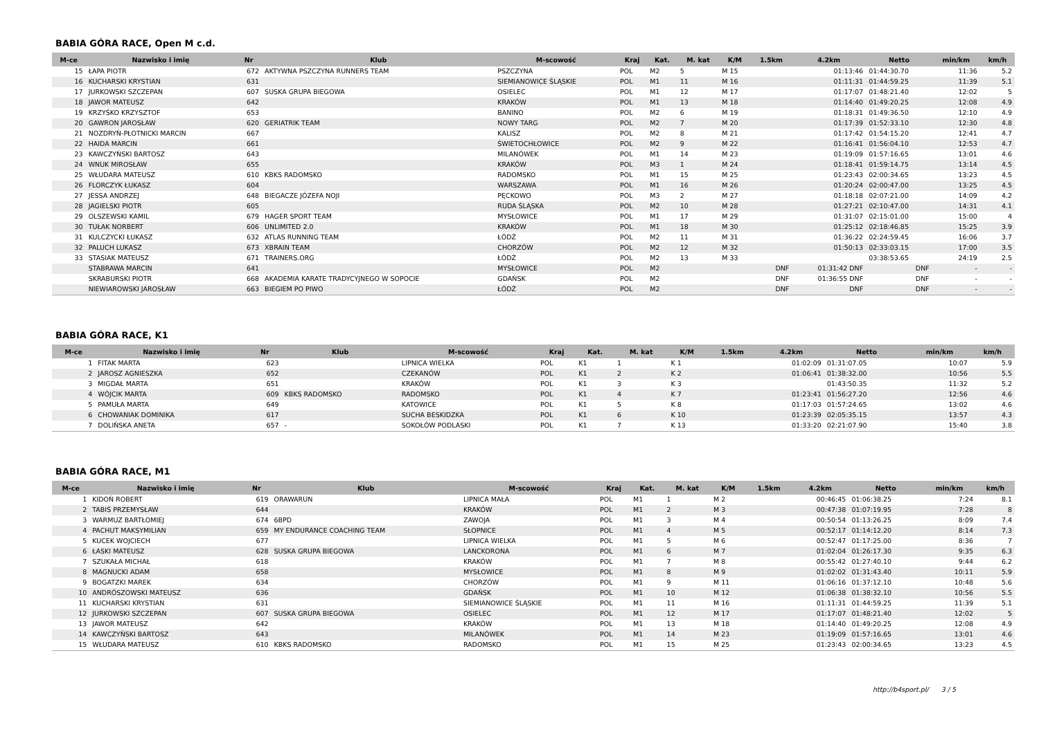BABIA GÓRA RACE, Open M c.d.
| M-ce | Nazwisko i imię | Nr | Klub | M-scowość | Kraj | Kat. | M. kat | K/M | 1.5km | 4.2km | Netto | min/km | km/h |
| --- | --- | --- | --- | --- | --- | --- | --- | --- | --- | --- | --- | --- | --- |
| 15 | ŁAPA PIOTR | 672 | AKTYWNA PSZCZYNA RUNNERS TEAM | PSZCZYNA | POL | M2 | 5 | M 15 | | 01:13:46 | 01:44:30.70 | 11:36 | 5.2 |
| 16 | KUCHARSKI KRYSTIAN | 631 | | SIEMIANOWICE ŚLĄSKIE | POL | M1 | 11 | M 16 | | 01:11:31 | 01:44:59.25 | 11:39 | 5.1 |
| 17 | JURKOWSKI SZCZEPAN | 607 | SUSKA GRUPA BIEGOWA | OSIELEC | POL | M1 | 12 | M 17 | | 01:17:07 | 01:48:21.40 | 12:02 | 5 |
| 18 | JAWOR MATEUSZ | 642 | | KRAKÓW | POL | M1 | 13 | M 18 | | 01:14:40 | 01:49:20.25 | 12:08 | 4.9 |
| 19 | KRZYŚKO KRZYSZTOF | 653 | | BANINO | POL | M2 | 6 | M 19 | | 01:18:31 | 01:49:36.50 | 12:10 | 4.9 |
| 20 | GAWRON JAROSŁAW | 620 | GERIATRIK TEAM | NOWY TARG | POL | M2 | 7 | M 20 | | 01:17:39 | 01:52:33.10 | 12:30 | 4.8 |
| 21 | NOZDRYŃ-PŁOTNICKI MARCIN | 667 | | KALISZ | POL | M2 | 8 | M 21 | | 01:17:42 | 01:54:15.20 | 12:41 | 4.7 |
| 22 | HAIDA MARCIN | 661 | | ŚWIETOCHŁOWICE | POL | M2 | 9 | M 22 | | 01:16:41 | 01:56:04.10 | 12:53 | 4.7 |
| 23 | KAWCZYŃSKI BARTOSZ | 643 | | MILANÓWEK | POL | M1 | 14 | M 23 | | 01:19:09 | 01:57:16.65 | 13:01 | 4.6 |
| 24 | WNUK MIROSŁAW | 655 | | KRAKÓW | POL | M3 | 1 | M 24 | | 01:18:41 | 01:59:14.75 | 13:14 | 4.5 |
| 25 | WŁUDARA MATEUSZ | 610 | KBKS RADOMSKO | RADOMSKO | POL | M1 | 15 | M 25 | | 01:23:43 | 02:00:34.65 | 13:23 | 4.5 |
| 26 | FLORCZYK ŁUKASZ | 604 | | WARSZAWA | POL | M1 | 16 | M 26 | | 01:20:24 | 02:00:47.00 | 13:25 | 4.5 |
| 27 | JESSA ANDRZEJ | 648 | BIEGACZE JÓZEFA NOJI | PĘCKOWO | POL | M3 | 2 | M 27 | | 01:18:18 | 02:07:21.00 | 14:09 | 4.2 |
| 28 | JAGIELSKI PIOTR | 605 | | RUDA ŚLĄSKA | POL | M2 | 10 | M 28 | | 01:27:21 | 02:10:47.00 | 14:31 | 4.1 |
| 29 | OLSZEWSKI KAMIL | 679 | HAGER SPORT TEAM | MYSŁOWICE | POL | M1 | 17 | M 29 | | 01:31:07 | 02:15:01.00 | 15:00 | 4 |
| 30 | TUŁAK NORBERT | 606 | UNLIMITED 2.0 | KRAKÓW | POL | M1 | 18 | M 30 | | 01:25:12 | 02:18:46.85 | 15:25 | 3.9 |
| 31 | KULCZYCKI ŁUKASZ | 632 | ATLAS RUNNING TEAM | ŁÓDŹ | POL | M2 | 11 | M 31 | | 01:36:22 | 02:24:59.45 | 16:06 | 3.7 |
| 32 | PALUCH LUKASZ | 673 | XBRAIN TEAM | CHORZÓW | POL | M2 | 12 | M 32 | | 01:50:13 | 02:33:03.15 | 17:00 | 3.5 |
| 33 | STASIAK MATEUSZ | 671 | TRAINERS.ORG | ŁÓDŹ | POL | M2 | 13 | M 33 | | | 03:38:53.65 | 24:19 | 2.5 |
| | STABRAWA MARCIN | 641 | | MYSŁOWICE | POL | M2 | | | DNF | 01:31:42 DNF | DNF | - | - |
| | SKRABURSKI PIOTR | 668 | AKADEMIA KARATE TRADYCYJNEGO W SOPOCIE | GDAŃSK | POL | M2 | | | DNF | 01:36:55 DNF | DNF | - | - |
| | NIEWIAROWSKI JAROSŁAW | 663 | BIEGIEM PO PIWO | ŁÓDŹ | POL | M2 | | | DNF | DNF | DNF | - | - |
BABIA GÓRA RACE, K1
| M-ce | Nazwisko i imię | Nr | Klub | M-scowość | Kraj | Kat. | M. kat | K/M | 1.5km | 4.2km | Netto | min/km | km/h |
| --- | --- | --- | --- | --- | --- | --- | --- | --- | --- | --- | --- | --- | --- |
| 1 | FITAK MARTA | 623 | | LIPNICA WIELKA | POL | K1 | 1 | K 1 | | 01:02:09 | 01:31:07.05 | 10:07 | 5.9 |
| 2 | JAROSZ AGNIESZKA | 652 | | CZEKANÓW | POL | K1 | 2 | K 2 | | 01:06:41 | 01:38:32.00 | 10:56 | 5.5 |
| 3 | MIGDAŁ MARTA | 651 | | KRAKÓW | POL | K1 | 3 | K 3 | | | 01:43:50.35 | 11:32 | 5.2 |
| 4 | WÓJCIK MARTA | 609 | KBKS RADOMSKO | RADOMSKO | POL | K1 | 4 | K 7 | | 01:23:41 | 01:56:27.20 | 12:56 | 4.6 |
| 5 | PAMUŁA MARTA | 649 | | KATOWICE | POL | K1 | 5 | K 8 | | 01:17:03 | 01:57:24.65 | 13:02 | 4.6 |
| 6 | CHOWANIAK DOMINIKA | 617 | | SUCHA BESKIDZKA | POL | K1 | 6 | K 10 | | 01:23:39 | 02:05:35.15 | 13:57 | 4.3 |
| 7 | DOLIŃSKA ANETA | 657 | - | SOKOŁÓW PODLASKI | POL | K1 | 7 | K 13 | | 01:33:20 | 02:21:07.90 | 15:40 | 3.8 |
BABIA GÓRA RACE, M1
| M-ce | Nazwisko i imię | Nr | Klub | M-scowość | Kraj | Kat. | M. kat | K/M | 1.5km | 4.2km | Netto | min/km | km/h |
| --- | --- | --- | --- | --- | --- | --- | --- | --- | --- | --- | --- | --- | --- |
| 1 | KIDOŃ ROBERT | 619 | ORAWARUN | LIPNICA MAŁA | POL | M1 | 1 | M 2 | | 00:46:45 | 01:06:38.25 | 7:24 | 8.1 |
| 2 | TABIŚ PRZEMYSŁAW | 644 | | KRAKÓW | POL | M1 | 2 | M 3 | | 00:47:38 | 01:07:19.95 | 7:28 | 8 |
| 3 | WARMUZ BARTŁOMIEJ | 674 | 6BPD | ZAWOJA | POL | M1 | 3 | M 4 | | 00:50:54 | 01:13:26.25 | 8:09 | 7.4 |
| 4 | PACHUT MAKSYMILIAN | 659 | MY ENDURANCE COACHING TEAM | SŁOPNICE | POL | M1 | 4 | M 5 | | 00:52:17 | 01:14:12.20 | 8:14 | 7.3 |
| 5 | KUCEK WOJCIECH | 677 | | LIPNICA WIELKA | POL | M1 | 5 | M 6 | | 00:52:47 | 01:17:25.00 | 8:36 | 7 |
| 6 | ŁASKI MATEUSZ | 628 | SUSKA GRUPA BIEGOWA | LANCKORONA | POL | M1 | 6 | M 7 | | 01:02:04 | 01:26:17.30 | 9:35 | 6.3 |
| 7 | SZUKAŁA MICHAŁ | 618 | | KRAKÓW | POL | M1 | 7 | M 8 | | 00:55:42 | 01:27:40.10 | 9:44 | 6.2 |
| 8 | MAGNUCKI ADAM | 658 | | MYSŁOWICE | POL | M1 | 8 | M 9 | | 01:02:02 | 01:31:43.40 | 10:11 | 5.9 |
| 9 | BOGATZKI MAREK | 634 | | CHORZÓW | POL | M1 | 9 | M 11 | | 01:06:16 | 01:37:12.10 | 10:48 | 5.6 |
| 10 | ANDRÓSZOWSKI MATEUSZ | 636 | | GDAŃSK | POL | M1 | 10 | M 12 | | 01:06:38 | 01:38:32.10 | 10:56 | 5.5 |
| 11 | KUCHARSKI KRYSTIAN | 631 | | SIEMIANOWICE ŚLĄSKIE | POL | M1 | 11 | M 16 | | 01:11:31 | 01:44:59.25 | 11:39 | 5.1 |
| 12 | JURKOWSKI SZCZEPAN | 607 | SUSKA GRUPA BIEGOWA | OSIELEC | POL | M1 | 12 | M 17 | | 01:17:07 | 01:48:21.40 | 12:02 | 5 |
| 13 | JAWOR MATEUSZ | 642 | | KRAKÓW | POL | M1 | 13 | M 18 | | 01:14:40 | 01:49:20.25 | 12:08 | 4.9 |
| 14 | KAWCZYŃSKI BARTOSZ | 643 | | MILANÓWEK | POL | M1 | 14 | M 23 | | 01:19:09 | 01:57:16.65 | 13:01 | 4.6 |
| 15 | WŁUDARA MATEUSZ | 610 | KBKS RADOMSKO | RADOMSKO | POL | M1 | 15 | M 25 | | 01:23:43 | 02:00:34.65 | 13:23 | 4.5 |
http://b4sport.pl/ 3 / 5